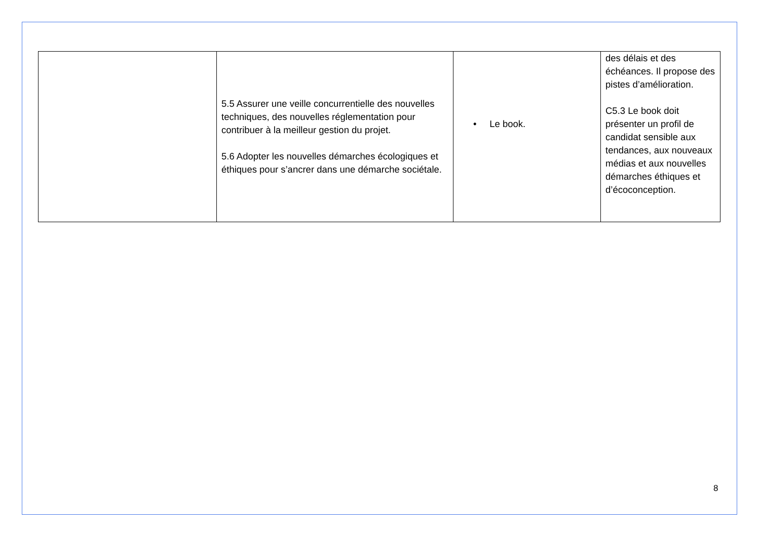| | 5.5 Assurer une veille concurrentielle des nouvelles techniques, des nouvelles réglementation pour contribuer à la meilleur gestion du projet. 5.6 Adopter les nouvelles démarches écologiques et éthiques pour s’ancrer dans une démarche sociétale. | • Le book. | des délais et des échéances. Il propose des pistes d’amélioration. C5.3 Le book doit présenter un profil de candidat sensible aux tendances, aux nouveaux médias et aux nouvelles démarches éthiques et d’écoconception. |
8